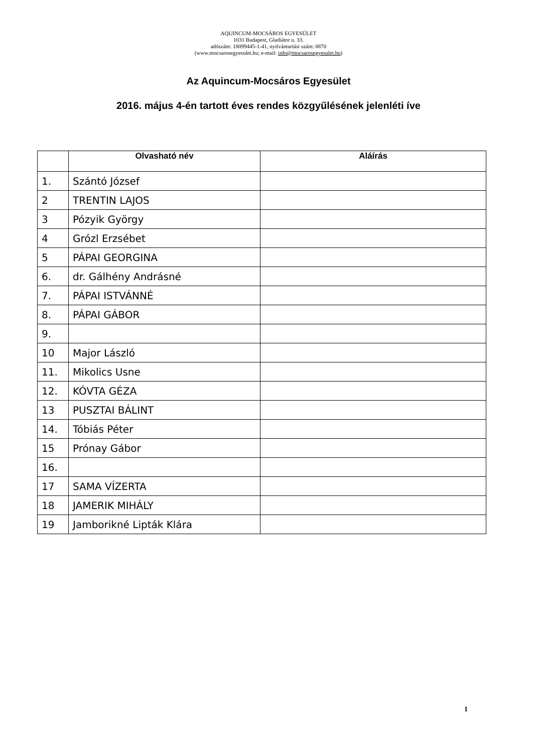AQUINCUM-MOCSÁROS EGYESÜLET
1031 Budapest, Gladiátor u. 33.
adószám: 18099445-1-41, nyilvántartási szám: 8870
(www.mocsarosegyesulet.hu; e-mail: info@mocsarosegyesulet.hu)
Az Aquincum-Mocsáros Egyesület
2016. május 4-én tartott éves rendes közgyűlésének jelenléti íve
| | Olvasható név | Aláírás |
| --- | --- | --- |
| 1. | Szántó József | |
| 2 | TRENTIN LAJOS | |
| 3 | Pózyik György | |
| 4 | Grózl Erzsébet | |
| 5 | PÁPAI GEORGINA | |
| 6. | dr. Gálhény Andrásné | |
| 7. | PÁPAI ISTVÁNNÉ | |
| 8. | PÁPAI GÁBOR | |
| 9. | | |
| 10 | Major László | |
| 11. | Mikolics Usne | |
| 12. | KÓVTA GÉZA | |
| 13 | PUSZTAI BÁLINT | |
| 14. | Tóbiás Péter | |
| 15 | Prónay Gábor | |
| 16. | | |
| 17 | SAMA VÍZERTA | |
| 18 | JAMERIK MIHÁLY | |
| 19 | Jamborikné Lipták Klára | |
1